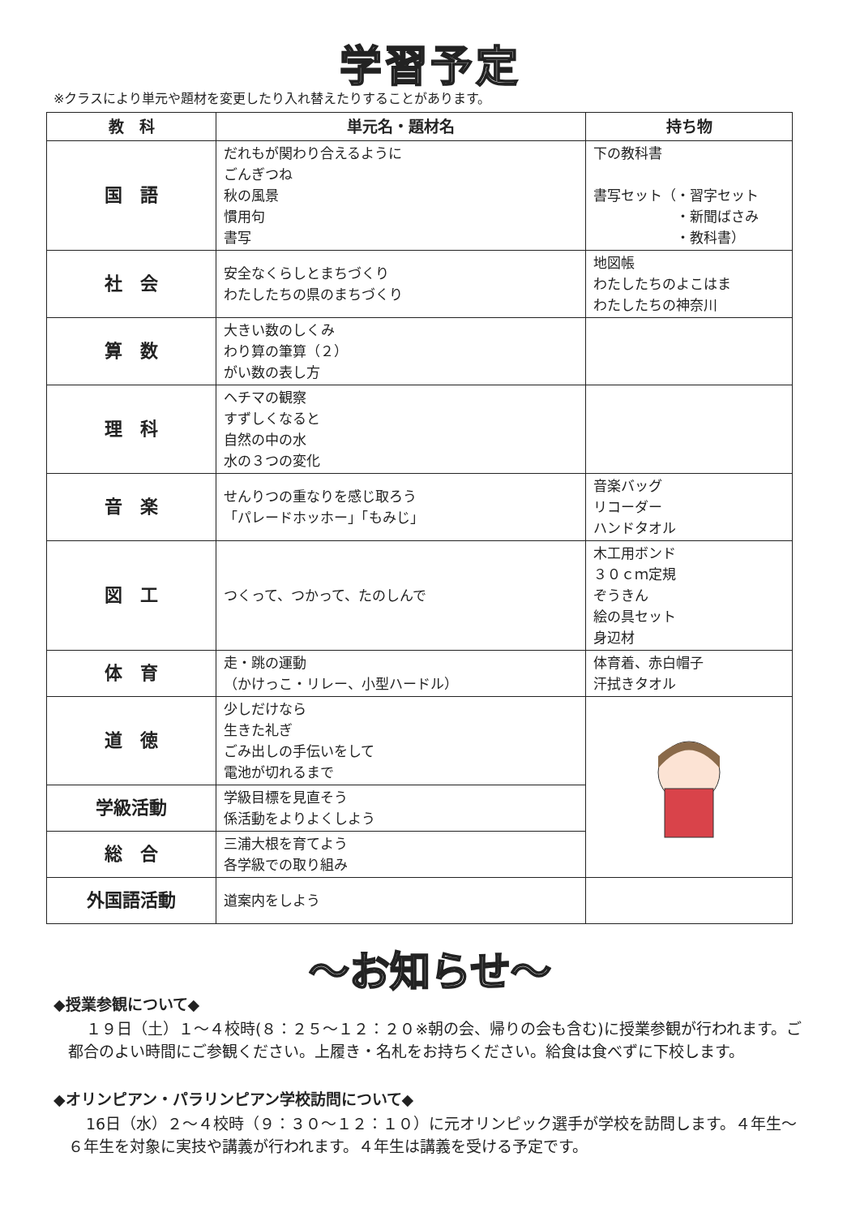学習予定
※クラスにより単元や題材を変更したり入れ替えたりすることがあります。
| 教 科 | 単元名・題材名 | 持ち物 |
| --- | --- | --- |
| 国 語 | だれもが関わり合えるように ごんぎつね 秋の風景 慣用句 書写 | 下の教科書 書写セット（・習字セット ・新聞ばさみ ・教科書） |
| 社 会 | 安全なくらしとまちづくり わたしたちの県のまちづくり | 地図帳 わたしたちのよこはま わたしたちの神奈川 |
| 算 数 | 大きい数のしくみ わり算の筆算（２） がい数の表し方 | |
| 理 科 | ヘチマの観察 すずしくなると 自然の中の水 水の３つの変化 | |
| 音 楽 | せんりつの重なりを感じ取ろう 「パレードホッホー」「もみじ」 | 音楽バッグ リコーダー ハンドタオル |
| 図 工 | つくって、つかって、たのしんで | 木工用ボンド ３０ｃｍ定規 ぞうきん 絵の具セット 身辺材 |
| 体 育 | 走・跳の運動 （かけっこ・リレー、小型ハードル） | 体育着、赤白帽子 汗拭きタオル |
| 道 徳 | 少しだけなら 生きた礼ぎ ごみ出しの手伝いをして 電池が切れるまで | |
| 学級活動 | 学級目標を見直そう 係活動をよりよくしよう | |
| 総 合 | 三浦大根を育てよう 各学級での取り組み | |
| 外国語活動 | 道案内をしよう | |
～お知らせ～
◆授業参観について◆
１９日（土）１～４校時(８：２５～１２：２０※朝の会、帰りの会も含む)に授業参観が行われます。ご都合のよい時間にご参観ください。上履き・名札をお持ちください。給食は食べずに下校します。
◆オリンピアン・パラリンピアン学校訪問について◆
16日（水）２～４校時（９：３０～１２：１０）に元オリンピック選手が学校を訪問します。４年生～６年生を対象に実技や講義が行われます。４年生は講義を受ける予定です。